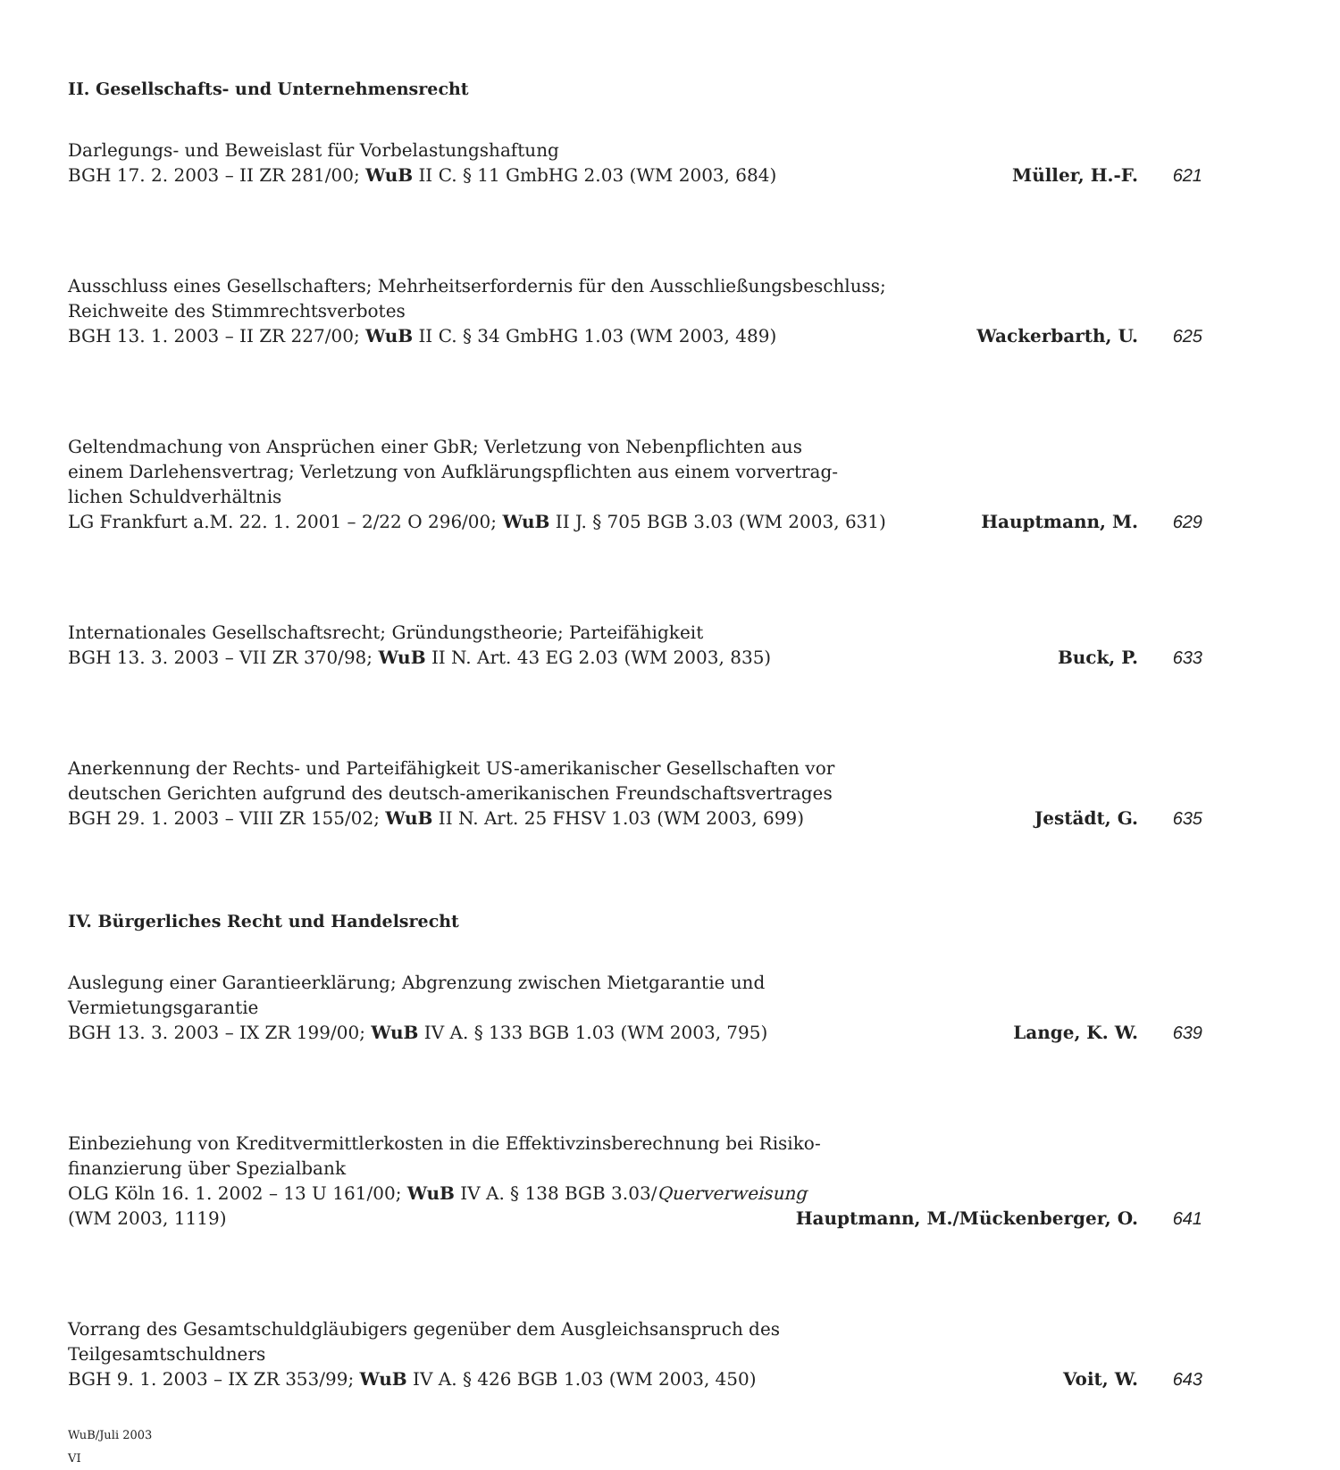II. Gesellschafts- und Unternehmensrecht
Darlegungs- und Beweislast für Vorbelastungshaftung
BGH 17. 2. 2003 – II ZR 281/00; WuB II C. § 11 GmbHG 2.03 (WM 2003, 684) Müller, H.-F. 621
Ausschluss eines Gesellschafters; Mehrheitserfordernis für den Ausschließungsbeschluss;
Reichweite des Stimmrechtsverbotes
BGH 13. 1. 2003 – II ZR 227/00; WuB II C. § 34 GmbHG 1.03 (WM 2003, 489) Wackerbarth, U. 625
Geltendmachung von Ansprüchen einer GbR; Verletzung von Nebenpflichten aus
einem Darlehensvertrag; Verletzung von Aufklärungspflichten aus einem vorvertrag-
lichen Schuldverhältnis
LG Frankfurt a.M. 22. 1. 2001 – 2/22 O 296/00; WuB II J. § 705 BGB 3.03 (WM 2003, 631) Hauptmann, M. 629
Internationales Gesellschaftsrecht; Gründungstheorie; Parteifähigkeit
BGH 13. 3. 2003 – VII ZR 370/98; WuB II N. Art. 43 EG 2.03 (WM 2003, 835) Buck, P. 633
Anerkennung der Rechts- und Parteifähigkeit US-amerikanischer Gesellschaften vor
deutschen Gerichten aufgrund des deutsch-amerikanischen Freundschaftsvertrages
BGH 29. 1. 2003 – VIII ZR 155/02; WuB II N. Art. 25 FHSV 1.03 (WM 2003, 699) Jestädt, G. 635
IV. Bürgerliches Recht und Handelsrecht
Auslegung einer Garantieerklärung; Abgrenzung zwischen Mietgarantie und
Vermietungsgarantie
BGH 13. 3. 2003 – IX ZR 199/00; WuB IV A. § 133 BGB 1.03 (WM 2003, 795) Lange, K. W. 639
Einbeziehung von Kreditvermittlerkosten in die Effektivzinsberechnung bei Risiko-
finanzierung über Spezialbank
OLG Köln 16. 1. 2002 – 13 U 161/00; WuB IV A. § 138 BGB 3.03/Querverweisung
(WM 2003, 1119) Hauptmann, M./Mückenberger, O. 641
Vorrang des Gesamtschuldgläubigers gegenüber dem Ausgleichsanspruch des
Teilgesamtschuldners
BGH 9. 1. 2003 – IX ZR 353/99; WuB IV A. § 426 BGB 1.03 (WM 2003, 450) Voit, W. 643
WuB/Juli 2003
VI